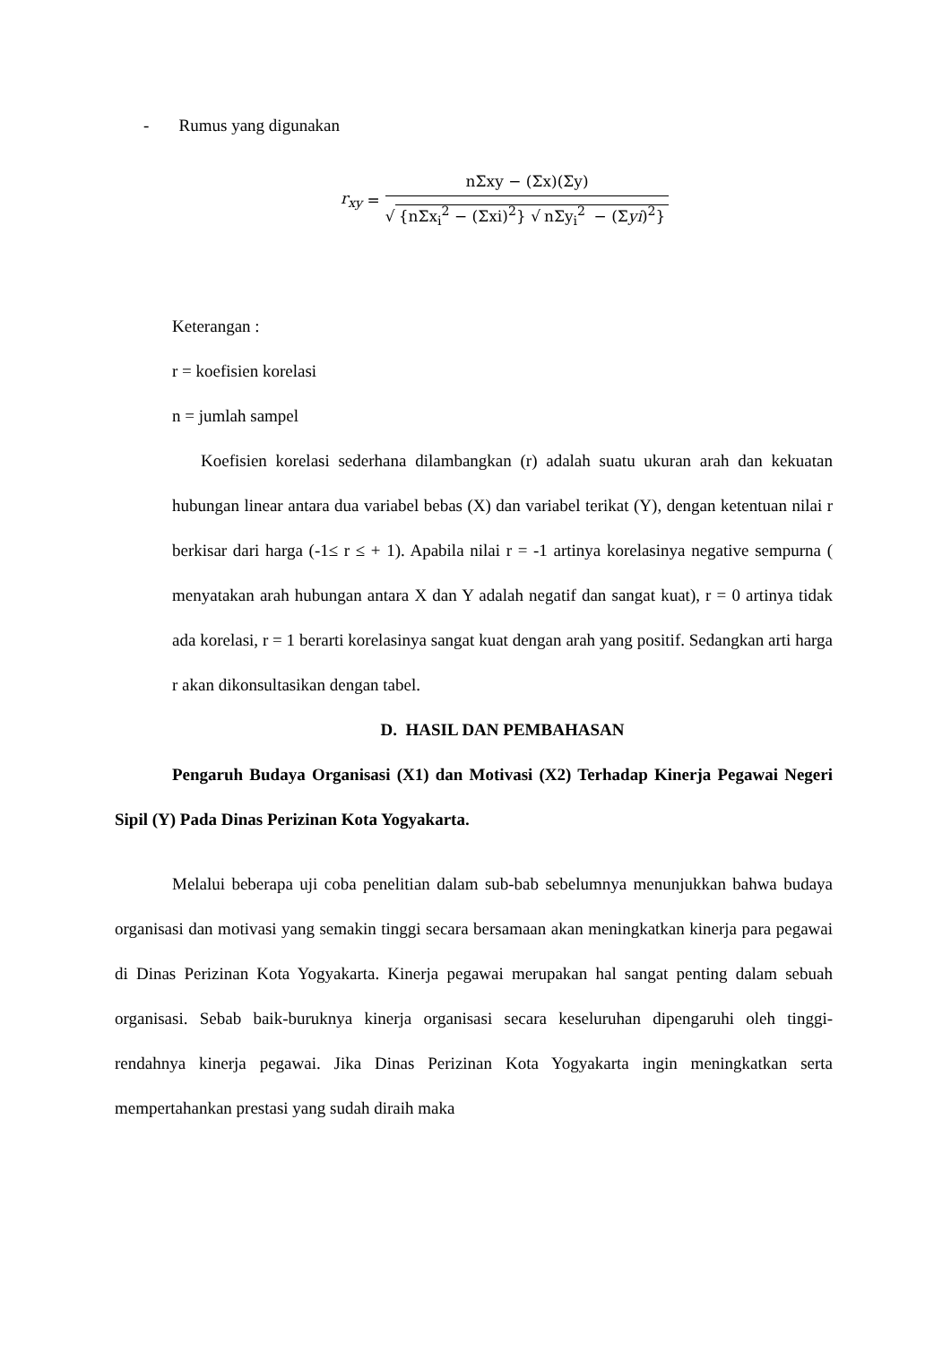- Rumus yang digunakan
r<sub>xy</sub> =
nΣxy − (Σx)(Σy)
√ {nΣx<sub>i</sub><sup>2</sup> − (Σxi)<sup>2</sup>} √ nΣy<sub>i</sub><sup>2</sup> − (Σyi)<sup>2</sup>}
Keterangan :
r = koefisien korelasi
n = jumlah sampel
Koefisien korelasi sederhana dilambangkan (r) adalah suatu ukuran arah dan kekuatan hubungan linear antara dua variabel bebas (X) dan variabel terikat (Y), dengan ketentuan nilai r berkisar dari harga (-1≤ r ≤ + 1). Apabila nilai r = -1 artinya korelasinya negative sempurna ( menyatakan arah hubungan antara X dan Y adalah negatif dan sangat kuat), r = 0 artinya tidak ada korelasi, r = 1 berarti korelasinya sangat kuat dengan arah yang positif. Sedangkan arti harga r akan dikonsultasikan dengan tabel.
D. HASIL DAN PEMBAHASAN
Pengaruh Budaya Organisasi (X1) dan Motivasi (X2) Terhadap Kinerja Pegawai Negeri Sipil (Y) Pada Dinas Perizinan Kota Yogyakarta.
Melalui beberapa uji coba penelitian dalam sub-bab sebelumnya menunjukkan bahwa budaya organisasi dan motivasi yang semakin tinggi secara bersamaan akan meningkatkan kinerja para pegawai di Dinas Perizinan Kota Yogyakarta. Kinerja pegawai merupakan hal sangat penting dalam sebuah organisasi. Sebab baik-buruknya kinerja organisasi secara keseluruhan dipengaruhi oleh tinggi-rendahnya kinerja pegawai. Jika Dinas Perizinan Kota Yogyakarta ingin meningkatkan serta mempertahankan prestasi yang sudah diraih maka